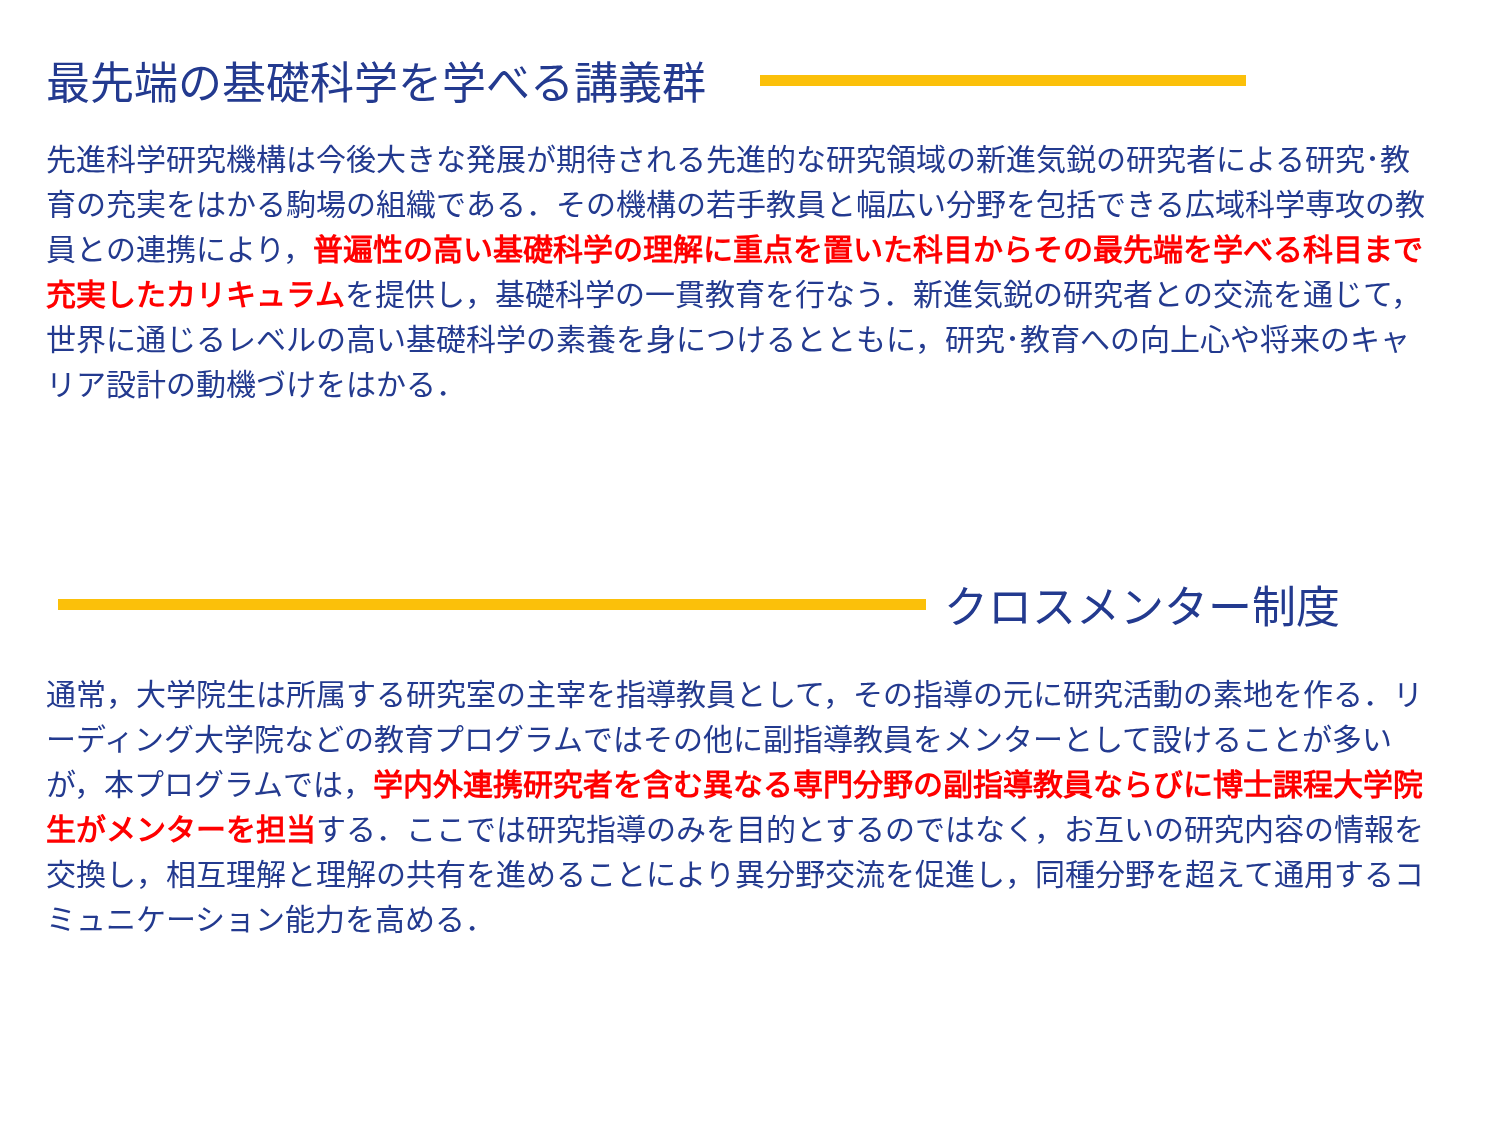最先端の基礎科学を学べる講義群
先進科学研究機構は今後大きな発展が期待される先進的な研究領域の新進気鋭の研究者による研究･教育の充実をはかる駒場の組織である．その機構の若手教員と幅広い分野を包括できる広域科学専攻の教員との連携により，普遍性の高い基礎科学の理解に重点を置いた科目からその最先端を学べる科目まで充実したカリキュラムを提供し，基礎科学の一貫教育を行なう．新進気鋭の研究者との交流を通じて，世界に通じるレベルの高い基礎科学の素養を身につけるとともに，研究･教育への向上心や将来のキャリア設計の動機づけをはかる．
クロスメンター制度
通常，大学院生は所属する研究室の主宰を指導教員として，その指導の元に研究活動の素地を作る．リーディング大学院などの教育プログラムではその他に副指導教員をメンターとして設けることが多いが，本プログラムでは，学内外連携研究者を含む異なる専門分野の副指導教員ならびに博士課程大学院生がメンターを担当する．ここでは研究指導のみを目的とするのではなく，お互いの研究内容の情報を交換し，相互理解と理解の共有を進めることにより異分野交流を促進し，同種分野を超えて通用するコミュニケーション能力を高める．